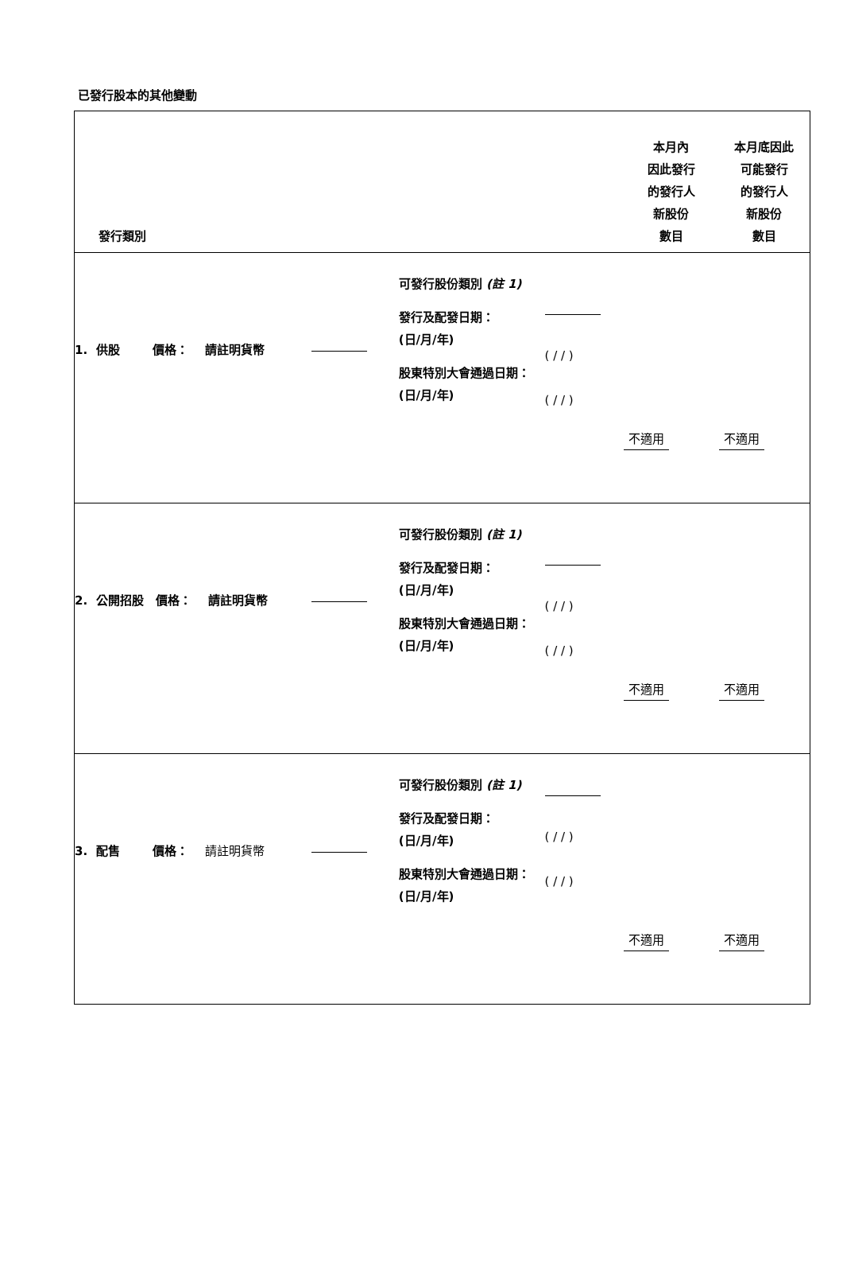已發行股本的其他變動
| 發行類別 | | | | | 本月內 因此發行 的發行人 新股份 數目 | 本月底因此 可能發行 的發行人 新股份 數目 |
| --- | --- | --- | --- | --- | --- | --- |
| 1. 供股 價格： 請註明貨幣 | | 可發行股份類別 (註 1) 發行及配發日期： (日/月/年) 股東特別大會通過日期： (日/月/年) | ( / / ) ( / / ) | | 不適用 | 不適用 |
| 2. 公開招股 價格： 請註明貨幣 | | 可發行股份類別 (註 1) 發行及配發日期： (日/月/年) 股東特別大會通過日期： (日/月/年) | ( / / ) ( / / ) | | 不適用 | 不適用 |
| 3. 配售 價格： 請註明貨幣 | | 可發行股份類別 (註 1) 發行及配發日期： (日/月/年) 股東特別大會通過日期： (日/月/年) | ( / / ) ( / / ) | | 不適用 | 不適用 |